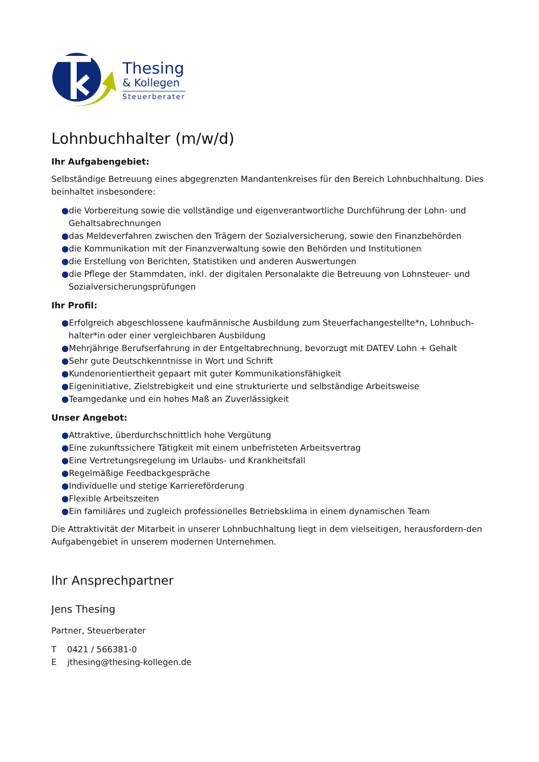Thesing
& Kollegen
Steuerberater
Lohnbuchhalter (m/w/d)
Ihr Aufgabengebiet:
Selbständige Betreuung eines abgegrenzten Mandantenkreises für den Bereich Lohnbuchhaltung. Dies beinhaltet insbesondere:
●die Vorbereitung sowie die vollständige und eigenverantwortliche Durchführung der Lohn- und Gehaltsabrechnungen
●das Meldeverfahren zwischen den Trägern der Sozialversicherung, sowie den Finanzbehörden
●die Kommunikation mit der Finanzverwaltung sowie den Behörden und Institutionen
●die Erstellung von Berichten, Statistiken und anderen Auswertungen
●die Pflege der Stammdaten, inkl. der digitalen Personalakte die Betreuung von Lohnsteuer- und Sozialversicherungsprüfungen
Ihr Profil:
●Erfolgreich abgeschlossene kaufmännische Ausbildung zum Steuerfachangestellte*n, Lohnbuch-halter*in oder einer vergleichbaren Ausbildung
●Mehrjährige Berufserfahrung in der Entgeltabrechnung, bevorzugt mit DATEV Lohn + Gehalt
●Sehr gute Deutschkenntnisse in Wort und Schrift
●Kundenorientiertheit gepaart mit guter Kommunikationsfähigkeit
●Eigeninitiative, Zielstrebigkeit und eine strukturierte und selbständige Arbeitsweise
●Teamgedanke und ein hohes Maß an Zuverlässigkeit
Unser Angebot:
●Attraktive, überdurchschnittlich hohe Vergütung
●Eine zukunftssichere Tätigkeit mit einem unbefristeten Arbeitsvertrag
●Eine Vertretungsregelung im Urlaubs- und Krankheitsfall
●Regelmäßige Feedbackgespräche
●Individuelle und stetige Karriereförderung
●Flexible Arbeitszeiten
●Ein familiäres und zugleich professionelles Betriebsklima in einem dynamischen Team
Die Attraktivität der Mitarbeit in unserer Lohnbuchhaltung liegt in dem vielseitigen, herausfordern-den Aufgabengebiet in unserem modernen Unternehmen.
Ihr Ansprechpartner
Jens Thesing
Partner, Steuerberater
T 0421 / 566381-0
E jthesing@thesing-kollegen.de